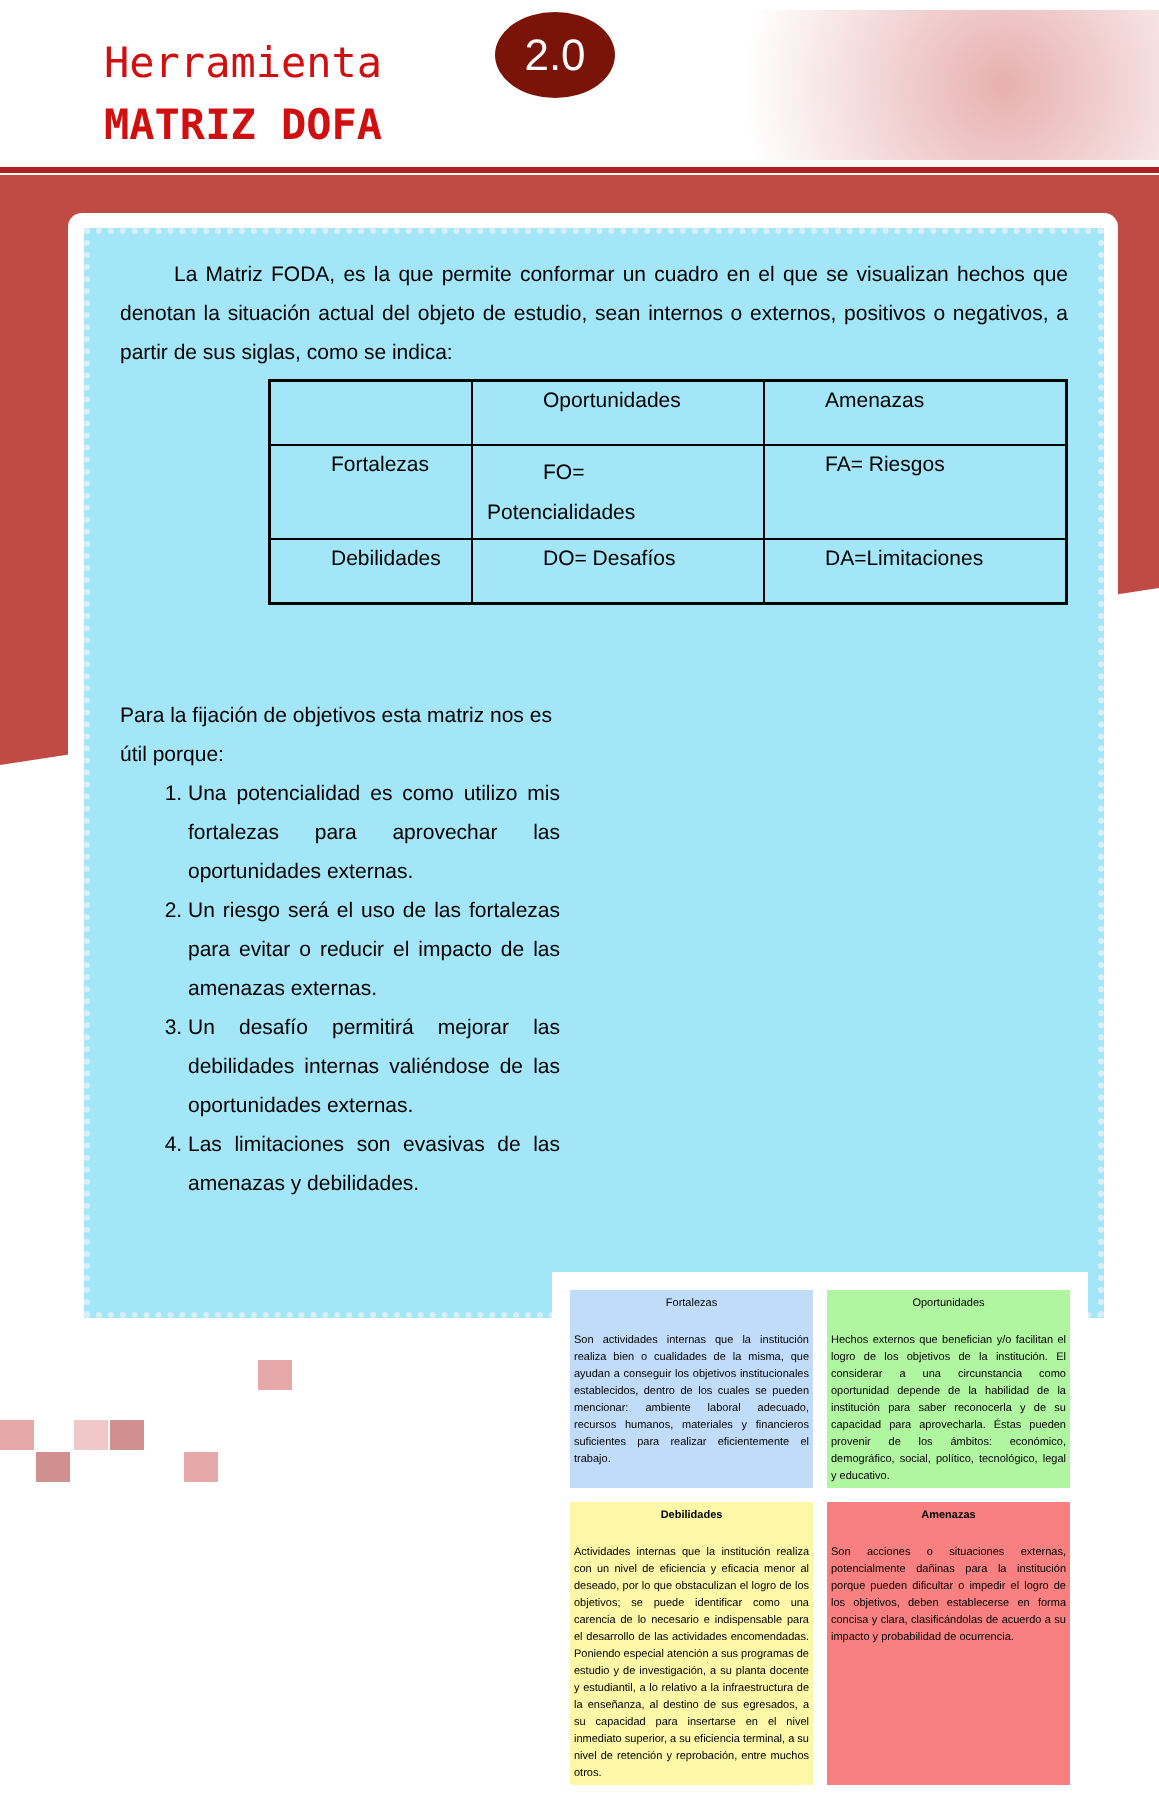Herramienta
MATRIZ DOFA
2.0
La Matriz FODA, es la que permite conformar un cuadro en el que se visualizan hechos que denotan la situación actual del objeto de estudio, sean internos o externos, positivos o negativos, a partir de sus siglas, como se indica:
| | Oportunidades | Amenazas |
| Fortalezas | FO= Potencialidades | FA= Riesgos |
| Debilidades | DO= Desafíos | DA=Limitaciones |
Para la fijación de objetivos esta matriz nos es útil porque:
1. Una potencialidad es como utilizo mis fortalezas para aprovechar las oportunidades externas.
2. Un riesgo será el uso de las fortalezas para evitar o reducir el impacto de las amenazas externas.
3. Un desafío permitirá mejorar las debilidades internas valiéndose de las oportunidades externas.
4. Las limitaciones son evasivas de las amenazas y debilidades.
Fortalezas
Son actividades internas que la institución realiza bien o cualidades de la misma, que ayudan a conseguir los objetivos institucionales establecidos, dentro de los cuales se pueden mencionar: ambiente laboral adecuado, recursos humanos, materiales y financieros suficientes para realizar eficientemente el trabajo.
Oportunidades
Hechos externos que benefician y/o facilitan el logro de los objetivos de la institución. El considerar a una circunstancia como oportunidad depende de la habilidad de la institución para saber reconocerla y de su capacidad para aprovecharla. Éstas pueden provenir de los ámbitos: económico, demográfico, social, político, tecnológico, legal y educativo.
Debilidades
Actividades internas que la institución realiza con un nivel de eficiencia y eficacia menor al deseado, por lo que obstaculizan el logro de los objetivos; se puede identificar como una carencia de lo necesario e indispensable para el desarrollo de las actividades encomendadas. Poniendo especial atención a sus programas de estudio y de investigación, a su planta docente y estudiantil, a lo relativo a la infraestructura de la enseñanza, al destino de sus egresados, a su capacidad para insertarse en el nivel inmediato superior, a su eficiencia terminal, a su nivel de retención y reprobación, entre muchos otros.
Amenazas
Son acciones o situaciones externas, potencialmente dañinas para la institución porque pueden dificultar o impedir el logro de los objetivos, deben establecerse en forma concisa y clara, clasificándolas de acuerdo a su impacto y probabilidad de ocurrencia.